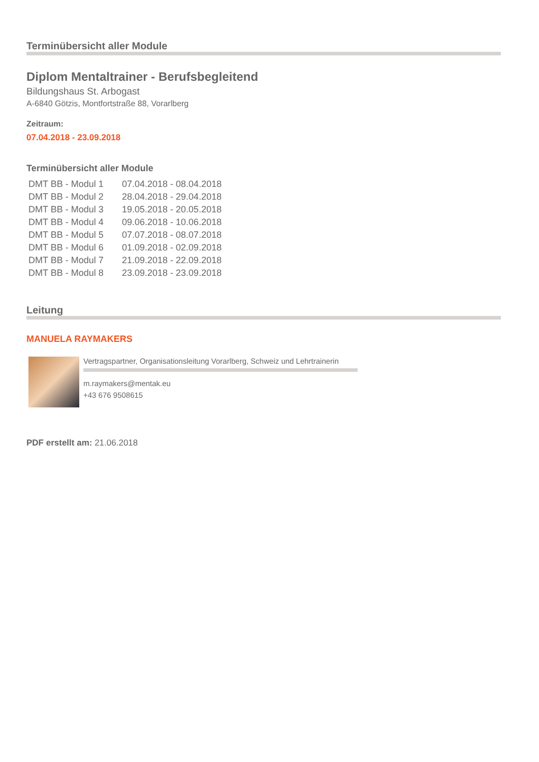Terminübersicht aller Module
Diplom Mentaltrainer - Berufsbegleitend
Bildungshaus St. Arbogast
A-6840 Götzis, Montfortstraße 88, Vorarlberg
Zeitraum:
07.04.2018 - 23.09.2018
Terminübersicht aller Module
| DMT BB - Modul 1 | 07.04.2018 - 08.04.2018 |
| DMT BB - Modul 2 | 28.04.2018 - 29.04.2018 |
| DMT BB - Modul 3 | 19.05.2018 - 20.05.2018 |
| DMT BB - Modul 4 | 09.06.2018 - 10.06.2018 |
| DMT BB - Modul 5 | 07.07.2018 - 08.07.2018 |
| DMT BB - Modul 6 | 01.09.2018 - 02.09.2018 |
| DMT BB - Modul 7 | 21.09.2018 - 22.09.2018 |
| DMT BB - Modul 8 | 23.09.2018 - 23.09.2018 |
Leitung
MANUELA RAYMAKERS
Vertragspartner, Organisationsleitung Vorarlberg, Schweiz und Lehrtrainerin
m.raymakers@mentak.eu
+43 676 9508615
PDF erstellt am: 21.06.2018